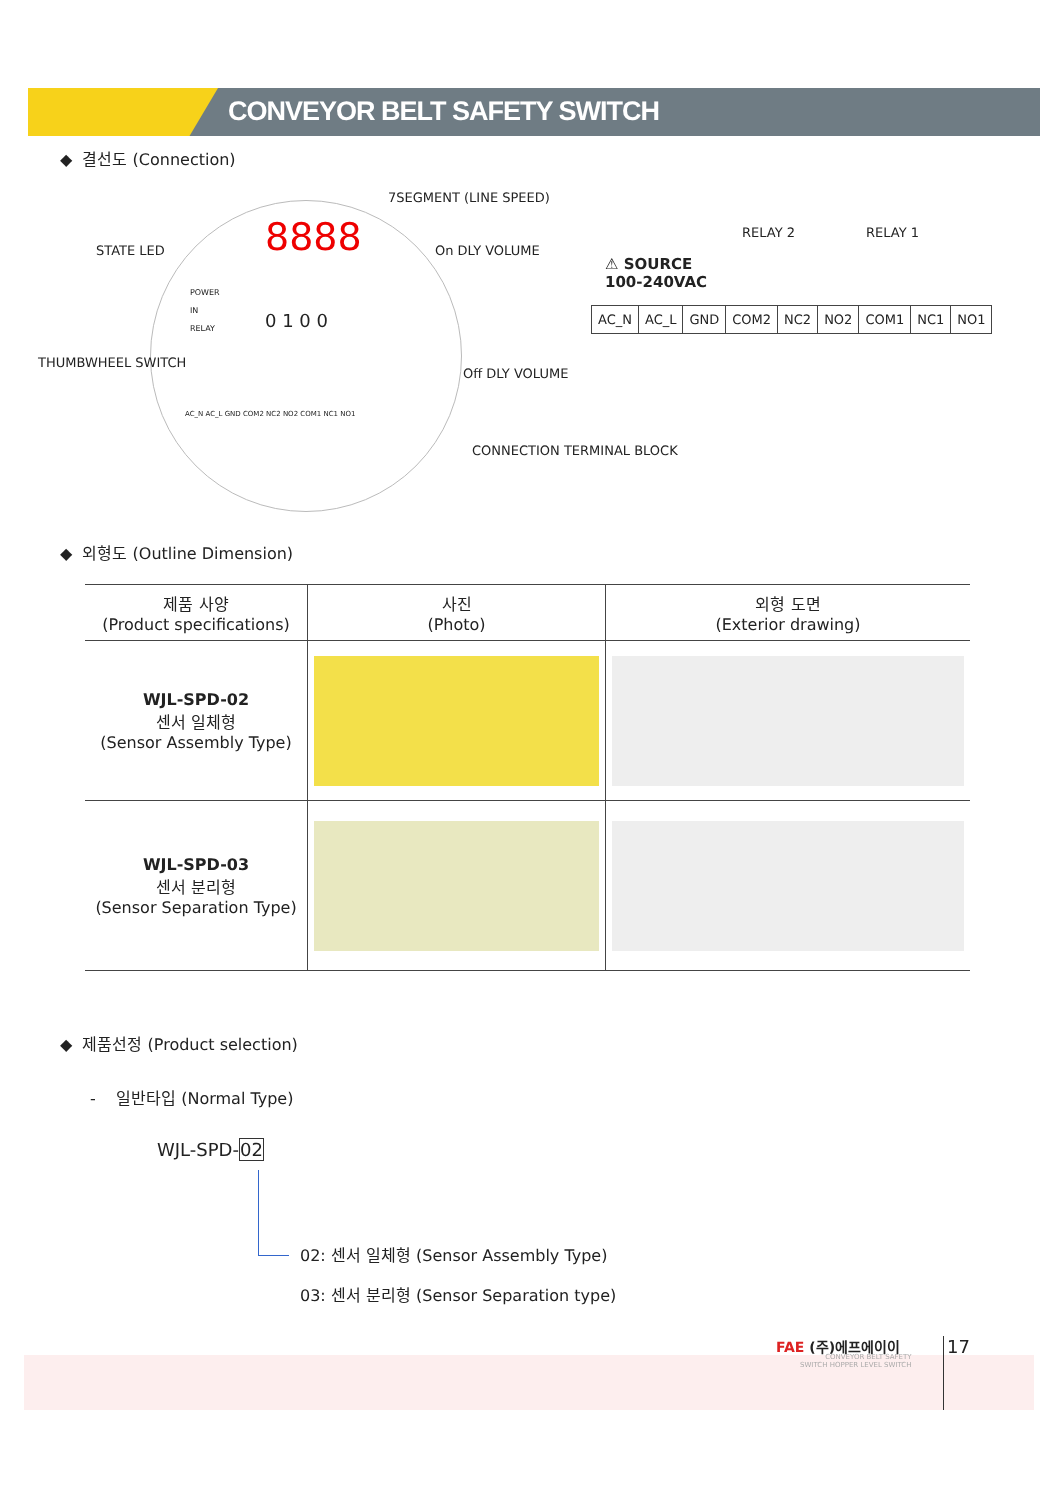CONVEYOR BELT SAFETY SWITCH
◆ 결선도 (Connection)
7SEGMENT (LINE SPEED)
8888
STATE LED On DLY VOLUME
POWER
IN
RELAY
0 1 0 0
THUMBWHEEL SWITCH
Off DLY VOLUME
AC_N AC_L GND COM2 NC2 NO2 COM1 NC1 NO1
CONNECTION TERMINAL BLOCK
RELAY 2 RELAY 1
⚠ SOURCE
100-240VAC
| AC_N | AC_L | GND | COM2 | NC2 | NO2 | COM1 | NC1 | NO1 |
◆ 외형도 (Outline Dimension)
| 제품 사양 (Product specifications) | 사진 (Photo) | 외형 도면 (Exterior drawing) |
| --- | --- | --- |
| WJL-SPD-02 센서 일체형 (Sensor Assembly Type) | | |
| WJL-SPD-03 센서 분리형 (Sensor Separation Type) | | |
◆ 제품선정 (Product selection)
- 일반타입 (Normal Type)
WJL-SPD-02
02: 센서 일체형 (Sensor Assembly Type)
03: 센서 분리형 (Sensor Separation type)
FAE (주)에프에이이
CONVEYOR BELT SAFETY
SWITCH HOPPER LEVEL SWITCH
17